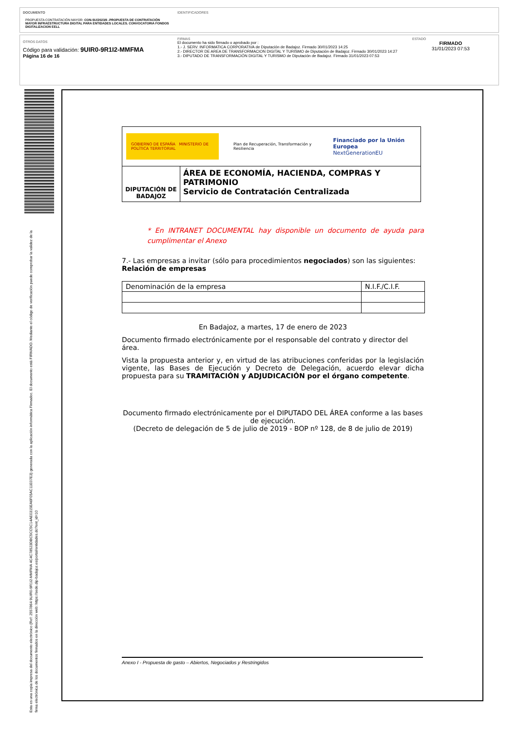DOCUMENTO
PROPUESTA CONTRATACIÓN MAYOR: CON-SU/2023/6 -PROPUESTA DE CONTRATACIÓN MAYOR INFRAESTRUCTURA DIGITAL PARA ENTIDADES LOCALES. CONVOCATORIA FONDOS DIGITALIZACION EELL
IDENTIFICADORES
OTROS DATOS
Código para validación: 9UIR0-9R1I2-MMFMA
Página 16 de 16
FIRMAS
El documento ha sido firmado o aprobado por :
1.- J. SERV. INFORMATICA CORPORATIVA de Diputación de Badajoz. Firmado 30/01/2023 14:25
2.- DIRECTOR DE AREA DE TRANSFORMACION DIGITAL Y TURISMO de Diputación de Badajoz. Firmado 30/01/2023 14:27
3.- DIPUTADO DE TRANSFORMACIÓN DIGITAL Y TURISMO de Diputación de Badajoz. Firmado 31/01/2023 07:53
ESTADO
FIRMADO
31/01/2023 07:53
Esta es una copia impresa del documento electrónico (Ref: 2557864 9UIR0-9R1I2-MMFMA 4C4C78523DBC5CC5C14AE0315EA6F05AC11E07E3) generada con la aplicación informática Firmadoc. El documento está FIRMADO. Mediante el código de verificación puede comprobar la validez de la firma electrónica de los documentos firmados en la dirección web: https://sede.dip-badajoz.es/portal/entidades.do?ent_id=10
| GOBIERNO DE ESPAÑA MINISTERIO DE POLÍTICA TERRITORIAL Plan de Recuperación, Transformación y Resiliencia Financiado por la Unión Europea NextGenerationEU | |
| DIPUTACIÓN DE BADAJOZ | ÁREA DE ECONOMÍA, HACIENDA, COMPRAS Y PATRIMONIO Servicio de Contratación Centralizada |
* En INTRANET DOCUMENTAL hay disponible un documento de ayuda para cumplimentar el Anexo
7.- Las empresas a invitar (sólo para procedimientos negociados) son las siguientes:
Relación de empresas
| Denominación de la empresa | N.I.F./C.I.F. |
| --- | --- |
En Badajoz, a martes, 17 de enero de 2023
Documento firmado electrónicamente por el responsable del contrato y director del área.
Vista la propuesta anterior y, en virtud de las atribuciones conferidas por la legislación vigente, las Bases de Ejecución y Decreto de Delegación, acuerdo elevar dicha propuesta para su TRAMITACIÓN y ADJUDICACIÓN por el órgano competente.
Documento firmado electrónicamente por el DIPUTADO DEL ÁREA conforme a las bases de ejecución.
(Decreto de delegación de 5 de julio de 2019 - BOP nº 128, de 8 de julio de 2019)
Anexo I - Propuesta de gasto – Abiertos, Negociados y Restringidos